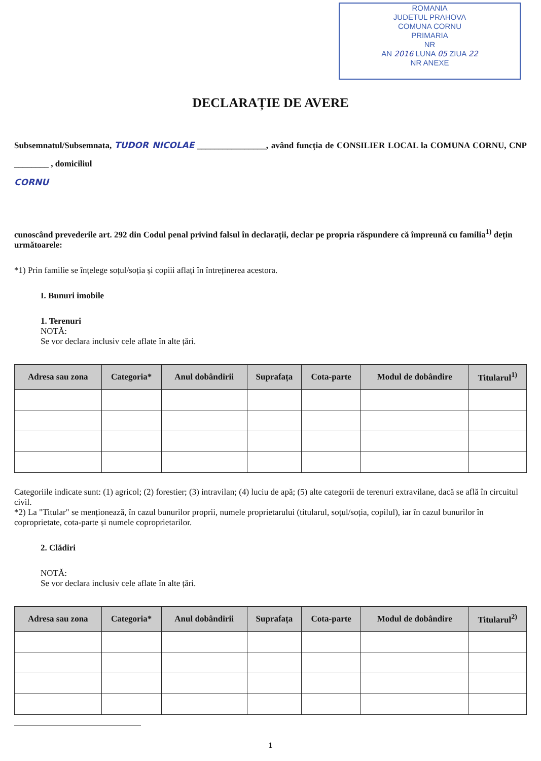ROMANIA
JUDETUL PRAHOVA
COMUNA CORNU
PRIMARIA
NR
AN 2016 LUNA 05 ZIUA 22
NR ANEXE
DECLARAȚIE DE AVERE
Subsemnatul/Subsemnata, TUDOR NICOLAE ________________, având funcția de CONSILIER LOCAL la COMUNA CORNU, CNP ________ , domiciliul
CORNU
cunoscând prevederile art. 292 din Codul penal privind falsul în declarații, declar pe propria răspundere că împreună cu familia<sup>1)</sup> dețin următoarele:
*1) Prin familie se înțelege soțul/soția și copiii aflați în întreținerea acestora.
I. Bunuri imobile
1. Terenuri
NOTĂ:
Se vor declara inclusiv cele aflate în alte țări.
| Adresa sau zona | Categoria* | Anul dobândirii | Suprafața | Cota-parte | Modul de dobândire | Titularul<sup>1)</sup> |
| --- | --- | --- | --- | --- | --- | --- |
Categoriile indicate sunt: (1) agricol; (2) forestier; (3) intravilan; (4) luciu de apă; (5) alte categorii de terenuri extravilane, dacă se află în circuitul civil.
*2) La "Titular" se menționează, în cazul bunurilor proprii, numele proprietarului (titularul, soțul/soția, copilul), iar în cazul bunurilor în coproprietate, cota-parte și numele coproprietarilor.
2. Clădiri
NOTĂ:
Se vor declara inclusiv cele aflate în alte țări.
| Adresa sau zona | Categoria* | Anul dobândirii | Suprafața | Cota-parte | Modul de dobândire | Titularul<sup>2)</sup> |
| --- | --- | --- | --- | --- | --- | --- |
1